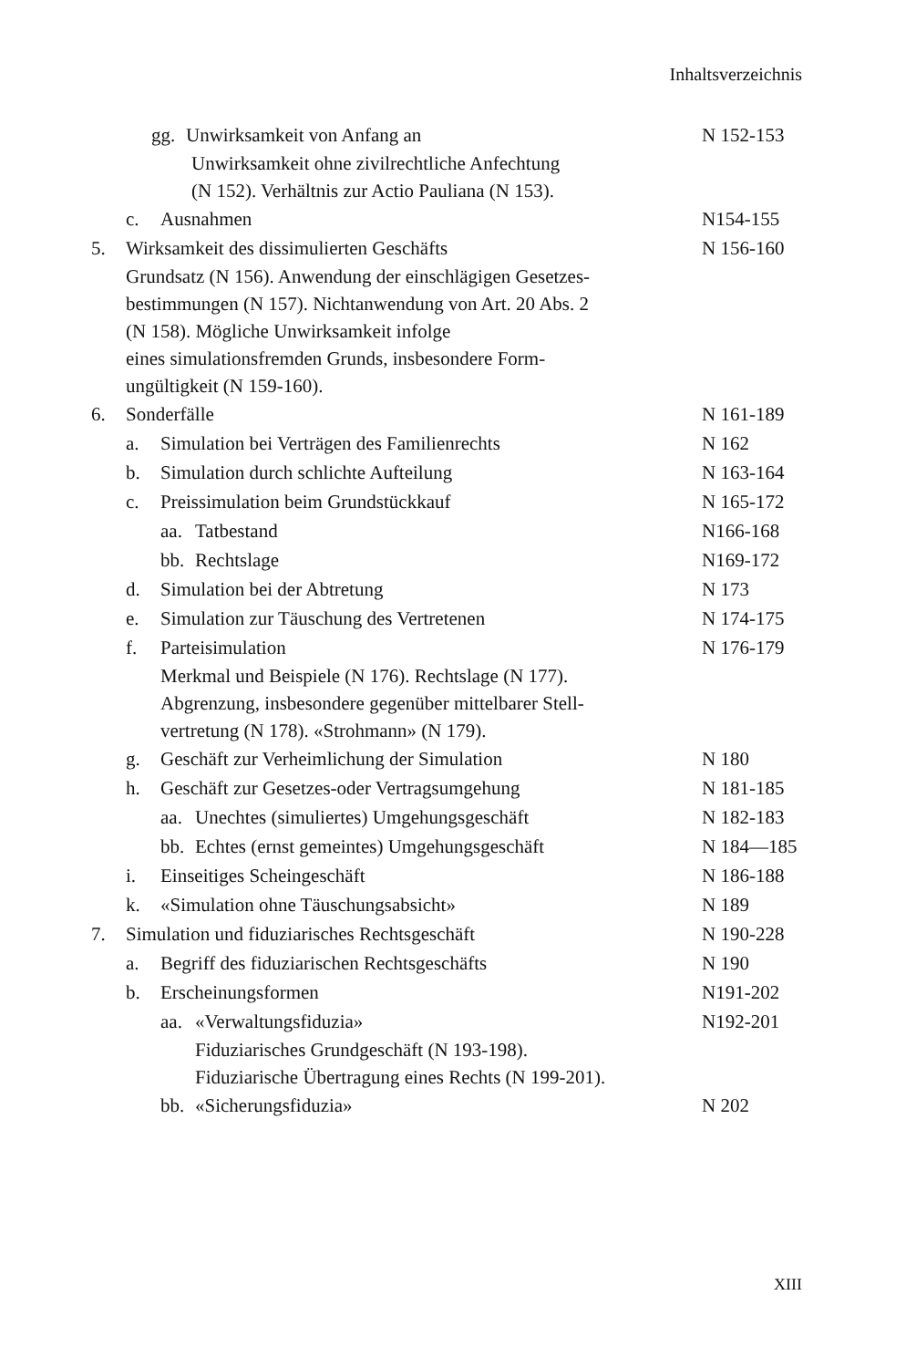Inhaltsverzeichnis
gg. Unwirksamkeit von Anfang an
N 152-153
Unwirksamkeit ohne zivilrechtliche Anfechtung
(N 152). Verhältnis zur Actio Pauliana (N 153).
c. Ausnahmen N154-155
5. Wirksamkeit des dissimulierten Geschäfts
N 156-160
Grundsatz (N 156). Anwendung der einschlägigen Gesetzes-
bestimmungen (N 157). Nichtanwendung von Art. 20 Abs. 2
(N 158). Mögliche Unwirksamkeit infolge
eines simulationsfremden Grunds, insbesondere Form-
ungültigkeit (N 159-160).
6. Sonderfälle N 161-189
a. Simulation bei Verträgen des Familienrechts
N 162
b. Simulation durch schlichte Aufteilung
N 163-164
c. Preissimulation beim Grundstückkauf
N 165-172
aa. Tatbestand N166-168
bb. Rechtslage N169-172
d. Simulation bei der Abtretung
N 173
e. Simulation zur Täuschung des Vertretenen
N 174-175
f. Parteisimulation N 176-179
Merkmal und Beispiele (N 176). Rechtslage (N 177).
Abgrenzung, insbesondere gegenüber mittelbarer Stell-
vertretung (N 178). «Strohmann» (N 179).
g. Geschäft zur Verheimlichung der Simulation
N 180
h. Geschäft zur Gesetzes-oder Vertragsumgehung
N 181-185
aa. Unechtes (simuliertes) Umgehungsgeschäft
N 182-183
bb. Echtes (ernst gemeintes) Umgehungsgeschäft
N 184—185
i. Einseitiges Scheingeschäft N 186-188
k. «Simulation ohne Täuschungsabsicht»
N 189
7. Simulation und fiduziarisches Rechtsgeschäft
N 190-228
a. Begriff des fiduziarischen Rechtsgeschäfts
N 190
b. Erscheinungsformen N191-202
aa. «Verwaltungsfiduzia» N192-201
Fiduziarisches Grundgeschäft (N 193-198).
Fiduziarische Übertragung eines Rechts (N 199-201).
bb. «Sicherungsfiduzia» N 202
XIII